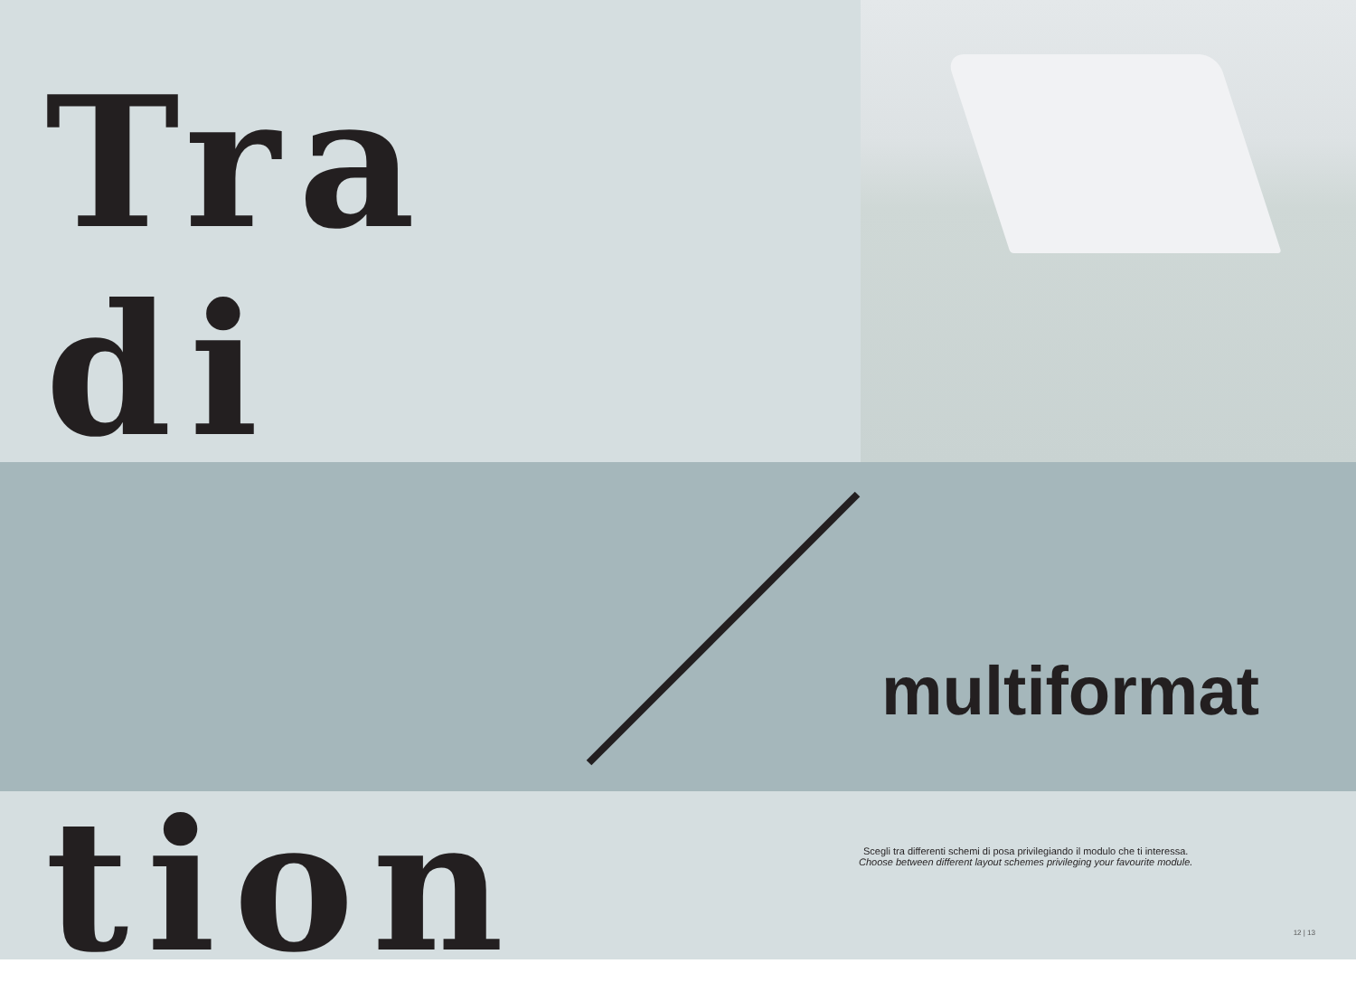Tra
di
multiformat
tion
Scegli tra differenti schemi di posa privilegiando il modulo che ti interessa.
Choose between different layout schemes privileging your favourite module.
12 | 13